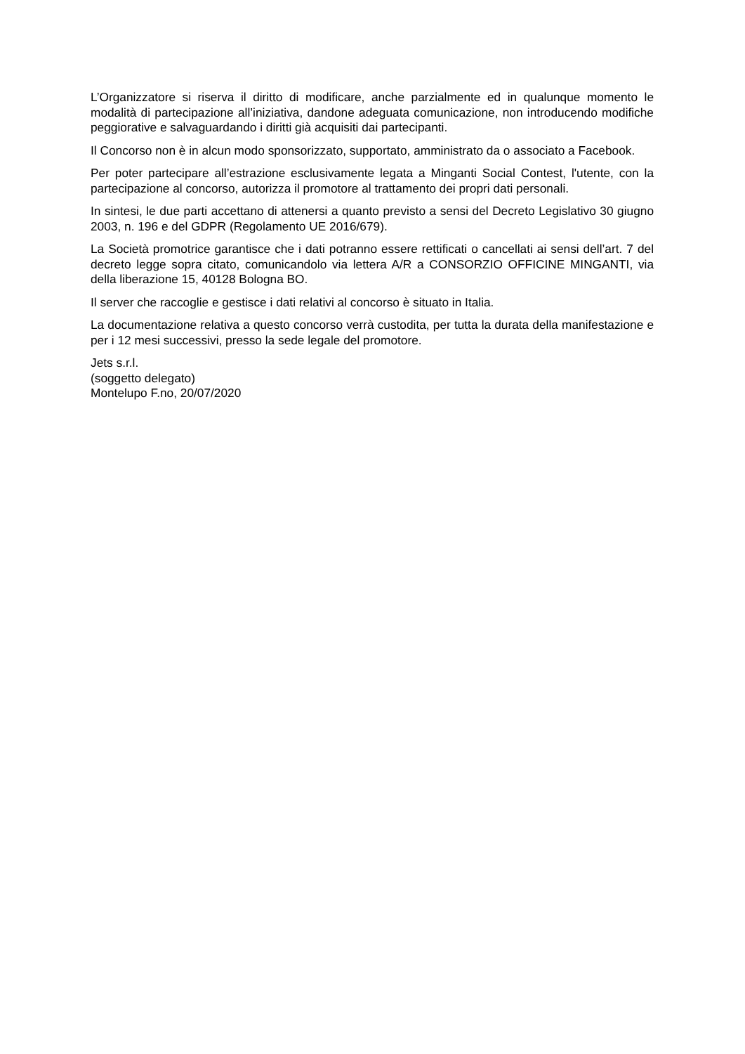L’Organizzatore si riserva il diritto di modificare, anche parzialmente ed in qualunque momento le modalità di partecipazione all’iniziativa, dandone adeguata comunicazione, non introducendo modifiche peggiorative e salvaguardando i diritti già acquisiti dai partecipanti.
Il Concorso non è in alcun modo sponsorizzato, supportato, amministrato da o associato a Facebook.
Per poter partecipare all’estrazione esclusivamente legata a Minganti Social Contest, l'utente, con la partecipazione al concorso, autorizza il promotore al trattamento dei propri dati personali.
In sintesi, le due parti accettano di attenersi a quanto previsto a sensi del Decreto Legislativo 30 giugno 2003, n. 196 e del GDPR (Regolamento UE 2016/679).
La Società promotrice garantisce che i dati potranno essere rettificati o cancellati ai sensi dell’art. 7 del decreto legge sopra citato, comunicandolo via lettera A/R a CONSORZIO OFFICINE MINGANTI, via della liberazione 15, 40128 Bologna BO.
Il server che raccoglie e gestisce i dati relativi al concorso è situato in Italia.
La documentazione relativa a questo concorso verrà custodita, per tutta la durata della manifestazione e per i 12 mesi successivi, presso la sede legale del promotore.
Jets s.r.l.
(soggetto delegato)
Montelupo F.no, 20/07/2020